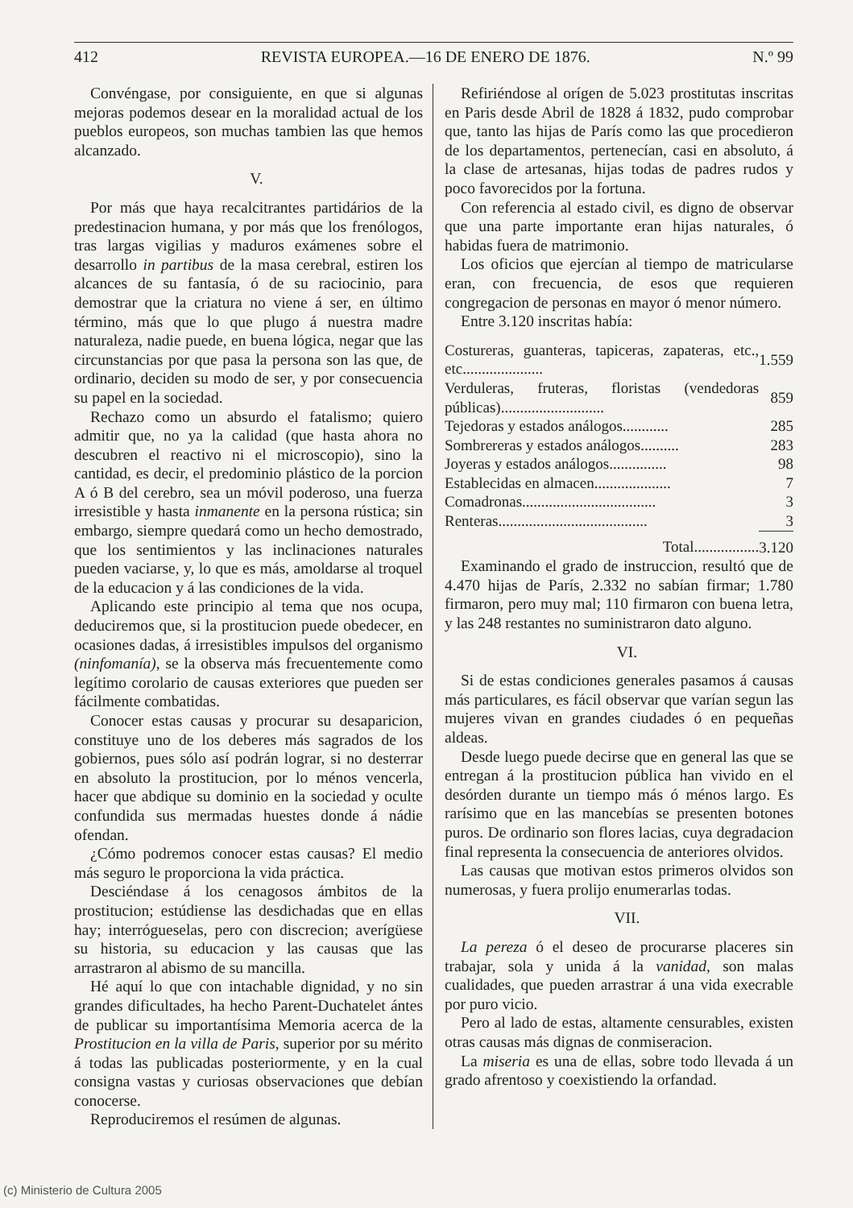412 REVISTA EUROPEA.—16 DE ENERO DE 1876. N.º 99
Convéngase, por consiguiente, en que si algunas mejoras podemos desear en la moralidad actual de los pueblos europeos, son muchas tambien las que hemos alcanzado.
V.
Por más que haya recalcitrantes partidários de la predestinacion humana, y por más que los frenólogos, tras largas vigilias y maduros exámenes sobre el desarrollo in partibus de la masa cerebral, estiren los alcances de su fantasía, ó de su raciocinio, para demostrar que la criatura no viene á ser, en último término, más que lo que plugo á nuestra madre naturaleza, nadie puede, en buena lógica, negar que las circunstancias por que pasa la persona son las que, de ordinario, deciden su modo de ser, y por consecuencia su papel en la sociedad.
Rechazo como un absurdo el fatalismo; quiero admitir que, no ya la calidad (que hasta ahora no descubren el reactivo ni el microscopio), sino la cantidad, es decir, el predominio plástico de la porcion A ó B del cerebro, sea un móvil poderoso, una fuerza irresistible y hasta inmanente en la persona rústica; sin embargo, siempre quedará como un hecho demostrado, que los sentimientos y las inclinaciones naturales pueden vaciarse, y, lo que es más, amoldarse al troquel de la educacion y á las condiciones de la vida.
Aplicando este principio al tema que nos ocupa, deduciremos que, si la prostitucion puede obedecer, en ocasiones dadas, á irresistibles impulsos del organismo (ninfomanía), se la observa más frecuentemente como legítimo corolario de causas exteriores que pueden ser fácilmente combatidas.
Conocer estas causas y procurar su desaparicion, constituye uno de los deberes más sagrados de los gobiernos, pues sólo así podrán lograr, si no desterrar en absoluto la prostitucion, por lo ménos vencerla, hacer que abdique su dominio en la sociedad y oculte confundida sus mermadas huestes donde á nádie ofendan.
¿Cómo podremos conocer estas causas? El medio más seguro le proporciona la vida práctica.
Desciéndase á los cenagosos ámbitos de la prostitucion; estúdiense las desdichadas que en ellas hay; interrógueselas, pero con discrecion; averígüese su historia, su educacion y las causas que las arrastraron al abismo de su mancilla.
Hé aquí lo que con intachable dignidad, y no sin grandes dificultades, ha hecho Parent-Duchatelet ántes de publicar su importantísima Memoria acerca de la Prostitucion en la villa de Paris, superior por su mérito á todas las publicadas posteriormente, y en la cual consigna vastas y curiosas observaciones que debían conocerse.
Reproduciremos el resúmen de algunas.
Refiriéndose al orígen de 5.023 prostitutas inscritas en Paris desde Abril de 1828 á 1832, pudo comprobar que, tanto las hijas de París como las que procedieron de los departamentos, pertenecían, casi en absoluto, á la clase de artesanas, hijas todas de padres rudos y poco favorecidos por la fortuna.
Con referencia al estado civil, es digno de observar que una parte importante eran hijas naturales, ó habidas fuera de matrimonio.
Los oficios que ejercían al tiempo de matricularse eran, con frecuencia, de esos que requieren congregacion de personas en mayor ó menor número.
Entre 3.120 inscritas había:
| Costureras, guanteras, tapiceras, zapateras, etc., etc..................... | 1.559 |
| Verduleras, fruteras, floristas (vendedoras públicas)........................... | 859 |
| Tejedoras y estados análogos............ | 285 |
| Sombrereras y estados análogos.......... | 283 |
| Joyeras y estados análogos............... | 98 |
| Establecidas en almacen.................... | 7 |
| Comadronas................................... | 3 |
| Renteras....................................... | 3 |
| Total................. | 3.120 |
Examinando el grado de instruccion, resultó que de 4.470 hijas de París, 2.332 no sabían firmar; 1.780 firmaron, pero muy mal; 110 firmaron con buena letra, y las 248 restantes no suministraron dato alguno.
VI.
Si de estas condiciones generales pasamos á causas más particulares, es fácil observar que varían segun las mujeres vivan en grandes ciudades ó en pequeñas aldeas.
Desde luego puede decirse que en general las que se entregan á la prostitucion pública han vivido en el desórden durante un tiempo más ó ménos largo. Es rarísimo que en las mancebías se presenten botones puros. De ordinario son flores lacias, cuya degradacion final representa la consecuencia de anteriores olvidos.
Las causas que motivan estos primeros olvidos son numerosas, y fuera prolijo enumerarlas todas.
VII.
La pereza ó el deseo de procurarse placeres sin trabajar, sola y unida á la vanidad, son malas cualidades, que pueden arrastrar á una vida execrable por puro vicio.
Pero al lado de estas, altamente censurables, existen otras causas más dignas de conmiseracion.
La miseria es una de ellas, sobre todo llevada á un grado afrentoso y coexistiendo la orfandad.
(c) Ministerio de Cultura 2005